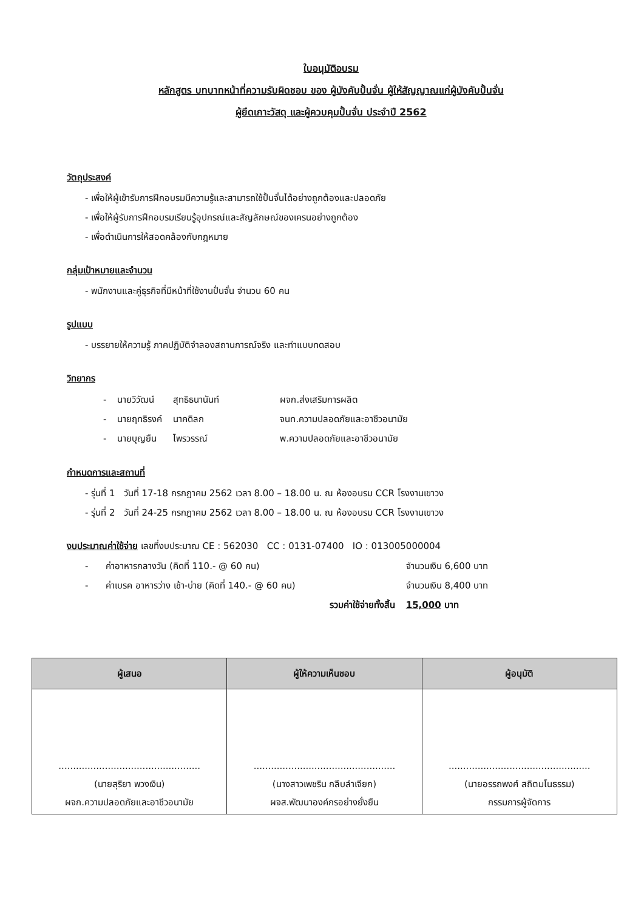ใบอนุมัติอบรม
หลักสูตร บทบาทหน้าที่ความรับผิดชอบ ของ ผู้บังคับปั้นจั่น ผู้ให้สัญญาณแก่ผู้บังคับปั้นจั่น
ผู้ยึดเกาะวัสดุ และผู้ควบคุมปั้นจั่น ประจำปี 2562
วัตถุประสงค์
- เพื่อให้ผู้เข้ารับการฝึกอบรมมีความรู้และสามารถใช้ปั้นจั่นได้อย่างถูกต้องและปลอดภัย
- เพื่อให้ผู้รับการฝึกอบรมเรียนรู้อุปกรณ์และสัญลักษณ์ของเครนอย่างถูกต้อง
- เพื่อดำเนินการให้สอดคล้องกับกฎหมาย
กลุ่มเป้าหมายและจำนวน
- พนักงานและคู่ธุรกิจที่มีหน้าที่ใช้งานปั่นจั่น จำนวน 60 คน
รูปแบบ
- บรรยายให้ความรู้ ภาคปฏิบัติจำลองสถานการณ์จริง และทำแบบทดสอบ
วิทยากร
| - | นายวิวัฒน์ | สุทธิธนานันท์ | ผจก.ส่งเสริมการผลิต |
| - | นายฤทธิรงค์ | นาคดิลก | จนท.ความปลอดภัยและอาชีวอนามัย |
| - | นายบุญยืน | ไพรวรรณ์ | พ.ความปลอดภัยและอาชีวอนามัย |
กำหนดการและสถานที่
- รุ่นที่ 1 วันที่ 17-18 กรกฎาคม 2562 เวลา 8.00 – 18.00 น. ณ ห้องอบรม CCR โรงงานเขาวง
- รุ่นที่ 2 วันที่ 24-25 กรกฎาคม 2562 เวลา 8.00 – 18.00 น. ณ ห้องอบรม CCR โรงงานเขาวง
งบประมาณค่าใช้จ่าย เลขที่งบประมาณ CE : 562030 CC : 0131-07400 IO : 013005000004
| - | ค่าอาหารกลางวัน (คิดที่ 110.- @ 60 คน) | จำนวนเงิน 6,600 บาท |
| - | ค่าเบรค อาหารว่าง เช้า-บ่าย (คิดที่ 140.- @ 60 คน) | จำนวนเงิน 8,400 บาท |
| | รวมค่าใช้จ่ายทั้งสิ้น | 15,000 บาท |
| ผู้เสนอ | ผู้ให้ความเห็นชอบ | ผู้อนุมัติ |
| --- | --- | --- |
| ................................................. (นายสุริยา พวงเงิน) ผจก.ความปลอดภัยและอาชีวอนามัย | ................................................. (นางสาวเพชริน กลีบลำเจียก) ผจส.พัฒนาองค์กรอย่างยั่งยืน | ................................................. (นายอรรถพงศ์ สถิตมโนธรรม) กรรมการผู้จัดการ |